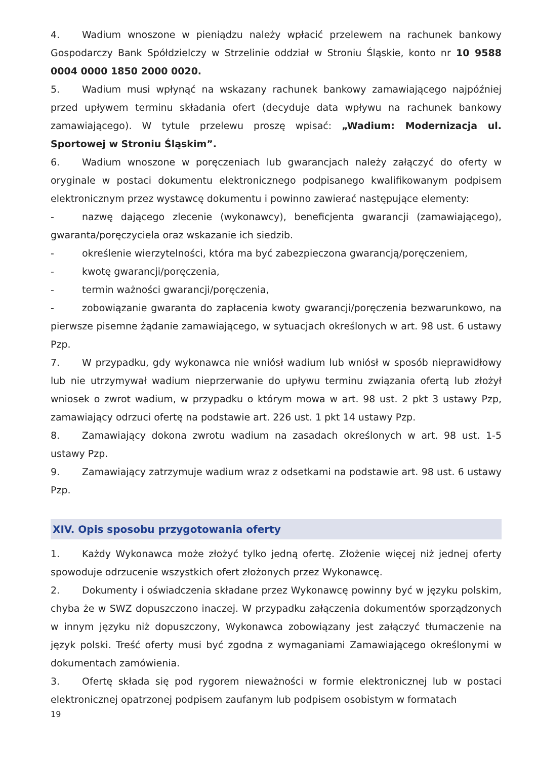4. Wadium wnoszone w pieniądzu należy wpłacić przelewem na rachunek bankowy Gospodarczy Bank Spółdzielczy w Strzelinie oddział w Stroniu Śląskie, konto nr 10 9588 0004 0000 1850 2000 0020.
5. Wadium musi wpłynąć na wskazany rachunek bankowy zamawiającego najpóźniej przed upływem terminu składania ofert (decyduje data wpływu na rachunek bankowy zamawiającego). W tytule przelewu proszę wpisać: „Wadium: Modernizacja ul. Sportowej w Stroniu Śląskim”.
6. Wadium wnoszone w poręczeniach lub gwarancjach należy załączyć do oferty w oryginale w postaci dokumentu elektronicznego podpisanego kwalifikowanym podpisem elektronicznym przez wystawcę dokumentu i powinno zawierać następujące elementy:
- nazwę dającego zlecenie (wykonawcy), beneficjenta gwarancji (zamawiającego), gwaranta/poręczyciela oraz wskazanie ich siedzib.
- określenie wierzytelności, która ma być zabezpieczona gwarancją/poręczeniem,
- kwotę gwarancji/poręczenia,
- termin ważności gwarancji/poręczenia,
- zobowiązanie gwaranta do zapłacenia kwoty gwarancji/poręczenia bezwarunkowo, na pierwsze pisemne żądanie zamawiającego, w sytuacjach określonych w art. 98 ust. 6 ustawy Pzp.
7. W przypadku, gdy wykonawca nie wniósł wadium lub wniósł w sposób nieprawidłowy lub nie utrzymywał wadium nieprzerwanie do upływu terminu związania ofertą lub złożył wniosek o zwrot wadium, w przypadku o którym mowa w art. 98 ust. 2 pkt 3 ustawy Pzp, zamawiający odrzuci ofertę na podstawie art. 226 ust. 1 pkt 14 ustawy Pzp.
8. Zamawiający dokona zwrotu wadium na zasadach określonych w art. 98 ust. 1-5 ustawy Pzp.
9. Zamawiający zatrzymuje wadium wraz z odsetkami na podstawie art. 98 ust. 6 ustawy Pzp.
XIV. Opis sposobu przygotowania oferty
1. Każdy Wykonawca może złożyć tylko jedną ofertę. Złożenie więcej niż jednej oferty spowoduje odrzucenie wszystkich ofert złożonych przez Wykonawcę.
2. Dokumenty i oświadczenia składane przez Wykonawcę powinny być w języku polskim, chyba że w SWZ dopuszczono inaczej. W przypadku załączenia dokumentów sporządzonych w innym języku niż dopuszczony, Wykonawca zobowiązany jest załączyć tłumaczenie na język polski. Treść oferty musi być zgodna z wymaganiami Zamawiającego określonymi w dokumentach zamówienia.
3. Ofertę składa się pod rygorem nieważności w formie elektronicznej lub w postaci elektronicznej opatrzonej podpisem zaufanym lub podpisem osobistym w formatach
19